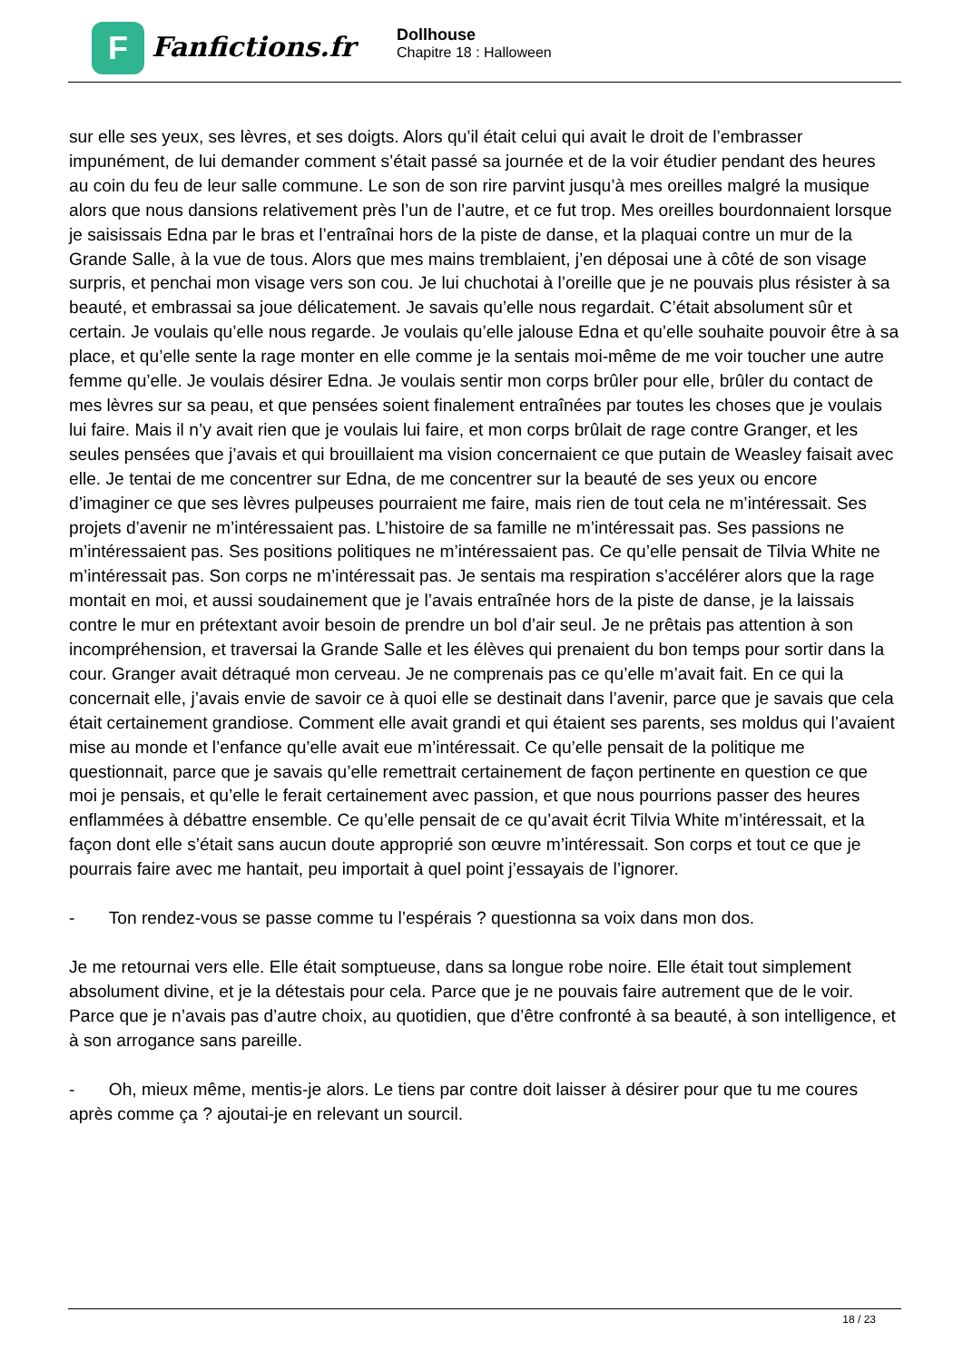F
Fanfictions.fr
Dollhouse
Chapitre 18 : Halloween
sur elle ses yeux, ses lèvres, et ses doigts. Alors qu’il était celui qui avait le droit de l’embrasser impunément, de lui demander comment s’était passé sa journée et de la voir étudier pendant des heures au coin du feu de leur salle commune. Le son de son rire parvint jusqu’à mes oreilles malgré la musique alors que nous dansions relativement près l’un de l’autre, et ce fut trop. Mes oreilles bourdonnaient lorsque je saisissais Edna par le bras et l’entraînai hors de la piste de danse, et la plaquai contre un mur de la Grande Salle, à la vue de tous. Alors que mes mains tremblaient, j’en déposai une à côté de son visage surpris, et penchai mon visage vers son cou. Je lui chuchotai à l’oreille que je ne pouvais plus résister à sa beauté, et embrassai sa joue délicatement. Je savais qu’elle nous regardait. C’était absolument sûr et certain. Je voulais qu’elle nous regarde. Je voulais qu’elle jalouse Edna et qu’elle souhaite pouvoir être à sa place, et qu’elle sente la rage monter en elle comme je la sentais moi-même de me voir toucher une autre femme qu’elle. Je voulais désirer Edna. Je voulais sentir mon corps brûler pour elle, brûler du contact de mes lèvres sur sa peau, et que pensées soient finalement entraînées par toutes les choses que je voulais lui faire. Mais il n’y avait rien que je voulais lui faire, et mon corps brûlait de rage contre Granger, et les seules pensées que j’avais et qui brouillaient ma vision concernaient ce que putain de Weasley faisait avec elle. Je tentai de me concentrer sur Edna, de me concentrer sur la beauté de ses yeux ou encore d’imaginer ce que ses lèvres pulpeuses pourraient me faire, mais rien de tout cela ne m’intéressait. Ses projets d’avenir ne m’intéressaient pas. L’histoire de sa famille ne m’intéressait pas. Ses passions ne m’intéressaient pas. Ses positions politiques ne m’intéressaient pas. Ce qu’elle pensait de Tilvia White ne m’intéressait pas. Son corps ne m’intéressait pas. Je sentais ma respiration s’accélérer alors que la rage montait en moi, et aussi soudainement que je l’avais entraînée hors de la piste de danse, je la laissais contre le mur en prétextant avoir besoin de prendre un bol d’air seul. Je ne prêtais pas attention à son incompréhension, et traversai la Grande Salle et les élèves qui prenaient du bon temps pour sortir dans la cour. Granger avait détraqué mon cerveau. Je ne comprenais pas ce qu’elle m’avait fait. En ce qui la concernait elle, j’avais envie de savoir ce à quoi elle se destinait dans l’avenir, parce que je savais que cela était certainement grandiose. Comment elle avait grandi et qui étaient ses parents, ses moldus qui l’avaient mise au monde et l’enfance qu’elle avait eue m’intéressait. Ce qu’elle pensait de la politique me questionnait, parce que je savais qu’elle remettrait certainement de façon pertinente en question ce que moi je pensais, et qu’elle le ferait certainement avec passion, et que nous pourrions passer des heures enflammées à débattre ensemble. Ce qu’elle pensait de ce qu’avait écrit Tilvia White m’intéressait, et la façon dont elle s’était sans aucun doute approprié son œuvre m’intéressait. Son corps et tout ce que je pourrais faire avec me hantait, peu importait à quel point j’essayais de l’ignorer.
- Ton rendez-vous se passe comme tu l’espérais ? questionna sa voix dans mon dos.
Je me retournai vers elle. Elle était somptueuse, dans sa longue robe noire. Elle était tout simplement absolument divine, et je la détestais pour cela. Parce que je ne pouvais faire autrement que de le voir. Parce que je n’avais pas d’autre choix, au quotidien, que d’être confronté à sa beauté, à son intelligence, et à son arrogance sans pareille.
- Oh, mieux même, mentis-je alors. Le tiens par contre doit laisser à désirer pour que tu me coures après comme ça ? ajoutai-je en relevant un sourcil.
18 / 23